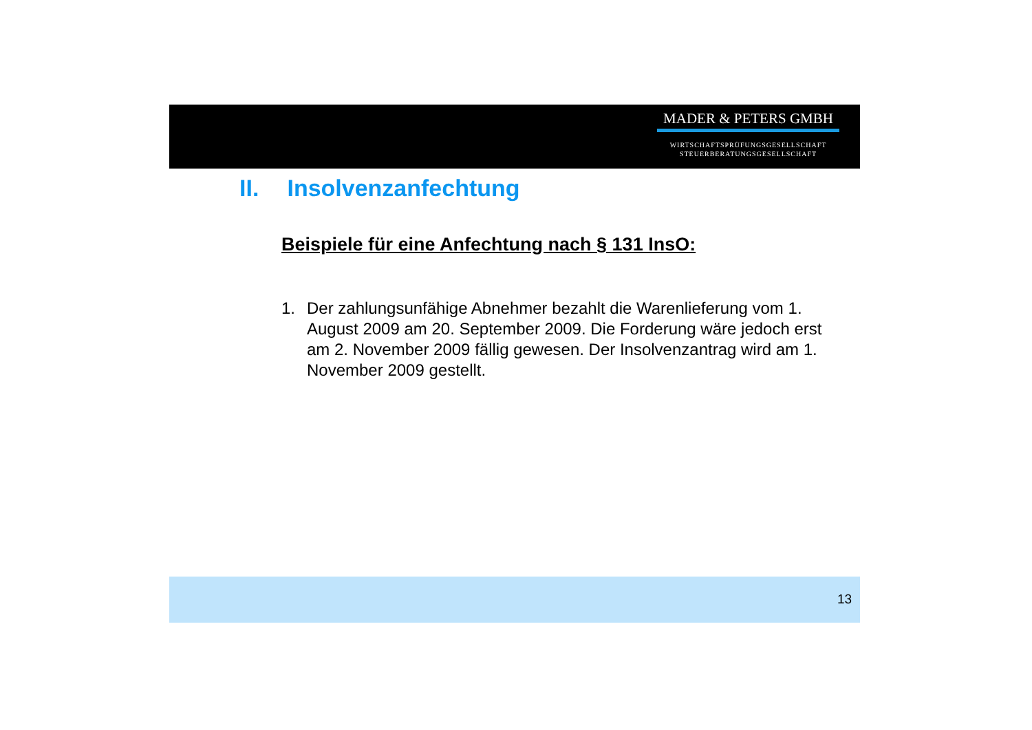MADER & PETERS GMBH
WIRTSCHAFTSPRÜFUNGSGESELLSCHAFT
STEUERBERATUNGSGESELLSCHAFT
II. Insolvenzanfechtung
Beispiele für eine Anfechtung nach § 131 InsO:
1. Der zahlungsunfähige Abnehmer bezahlt die Warenlieferung vom 1. August 2009 am 20. September 2009. Die Forderung wäre jedoch erst am 2. November 2009 fällig gewesen. Der Insolvenzantrag wird am 1. November 2009 gestellt.
13